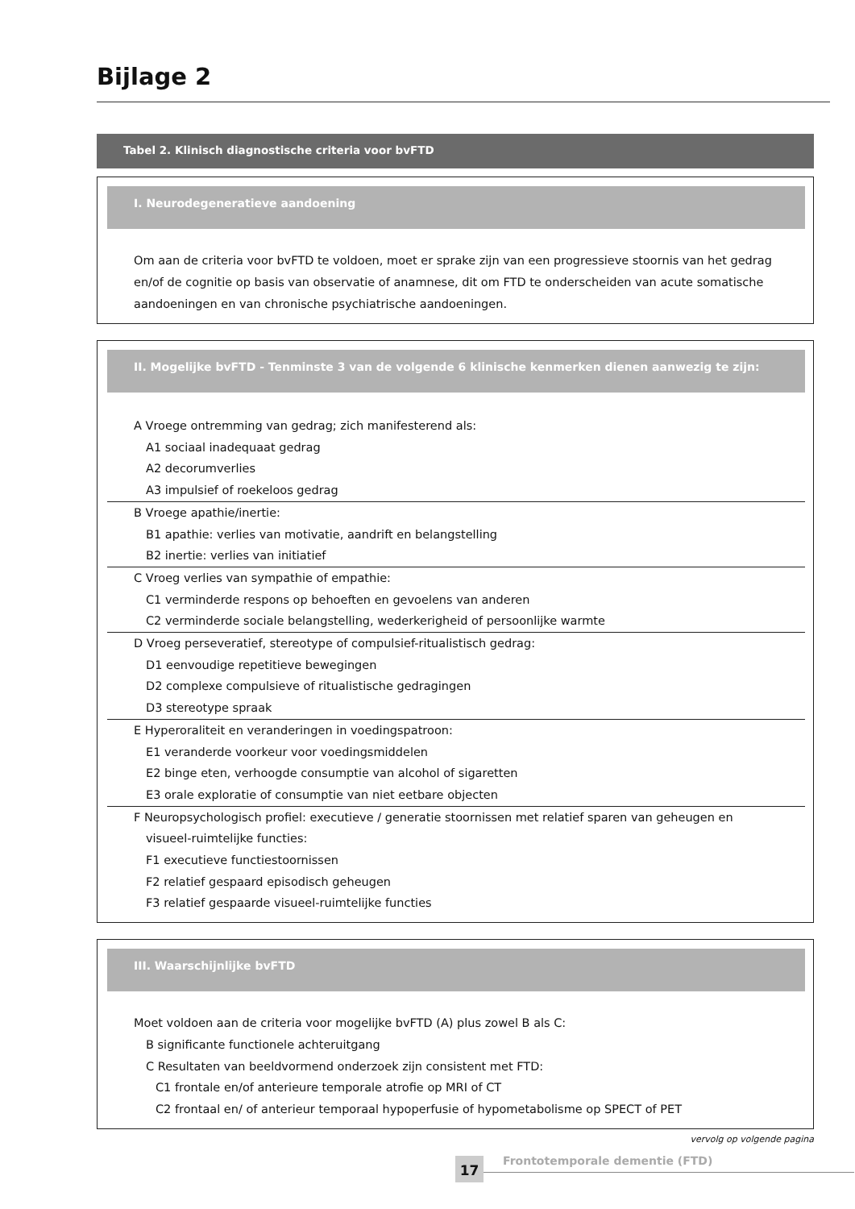Bijlage 2
Tabel 2. Klinisch diagnostische criteria voor bvFTD
I. Neurodegeneratieve aandoening
Om aan de criteria voor bvFTD te voldoen, moet er sprake zijn van een progressieve stoornis van het gedrag en/of de cognitie op basis van observatie of anamnese, dit om FTD te onderscheiden van acute somatische aandoeningen en van chronische psychiatrische aandoeningen.
II. Mogelijke bvFTD - Tenminste 3 van de volgende 6 klinische kenmerken dienen aanwezig te zijn:
A Vroege ontremming van gedrag; zich manifesterend als:
A1 sociaal inadequaat gedrag
A2 decorumverlies
A3 impulsief of roekeloos gedrag
B Vroege apathie/inertie:
B1 apathie: verlies van motivatie, aandrift en belangstelling
B2 inertie: verlies van initiatief
C Vroeg verlies van sympathie of empathie:
C1 verminderde respons op behoeften en gevoelens van anderen
C2 verminderde sociale belangstelling, wederkerigheid of persoonlijke warmte
D Vroeg perseveratief, stereotype of compulsief-ritualistisch gedrag:
D1 eenvoudige repetitieve bewegingen
D2 complexe compulsieve of ritualistische gedragingen
D3 stereotype spraak
E Hyperoraliteit en veranderingen in voedingspatroon:
E1 veranderde voorkeur voor voedingsmiddelen
E2 binge eten, verhoogde consumptie van alcohol of sigaretten
E3 orale exploratie of consumptie van niet eetbare objecten
F Neuropsychologisch profiel: executieve / generatie stoornissen met relatief sparen van geheugen en
visueel-ruimtelijke functies:
F1 executieve functiestoornissen
F2 relatief gespaard episodisch geheugen
F3 relatief gespaarde visueel-ruimtelijke functies
III. Waarschijnlijke bvFTD
Moet voldoen aan de criteria voor mogelijke bvFTD (A) plus zowel B als C:
B significante functionele achteruitgang
C Resultaten van beeldvormend onderzoek zijn consistent met FTD:
C1 frontale en/of anterieure temporale atrofie op MRI of CT
C2 frontaal en/ of anterieur temporaal hypoperfusie of hypometabolisme op SPECT of PET
vervolg op volgende pagina
17 Frontotemporale dementie (FTD)